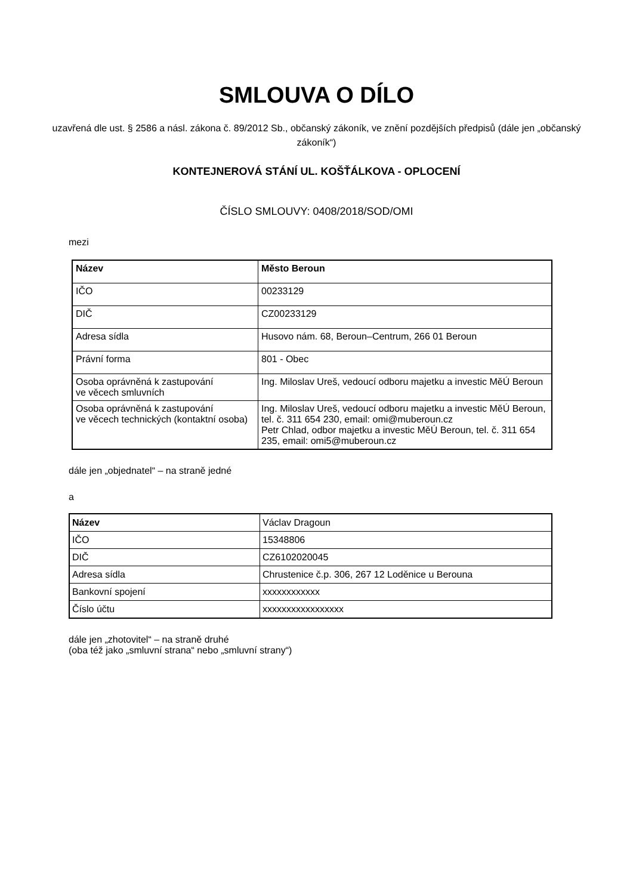SMLOUVA O DÍLO
uzavřená dle ust. § 2586 a násl. zákona č. 89/2012 Sb., občanský zákoník, ve znění pozdějších předpisů (dále jen „občanský zákoník“)
KONTEJNEROVÁ STÁNÍ UL. KOŠŤÁLKOVA - OPLOCENÍ
ČÍSLO SMLOUVY: 0408/2018/SOD/OMI
mezi
| Název | Město Beroun |
| IČO | 00233129 |
| DIČ | CZ00233129 |
| Adresa sídla | Husovo nám. 68, Beroun–Centrum, 266 01 Beroun |
| Právní forma | 801 - Obec |
| Osoba oprávněná k zastupování ve věcech smluvních | Ing. Miloslav Ureš, vedoucí odboru majetku a investic MěÚ Beroun |
| Osoba oprávněná k zastupování ve věcech technických (kontaktní osoba) | Ing. Miloslav Ureš, vedoucí odboru majetku a investic MěÚ Beroun, tel. č. 311 654 230, email: omi@muberoun.cz Petr Chlad, odbor majetku a investic MěÚ Beroun, tel. č. 311 654 235, email: omi5@muberoun.cz |
dále jen „objednatel“ – na straně jedné
a
| Název | Václav Dragoun |
| IČO | 15348806 |
| DIČ | CZ6102020045 |
| Adresa sídla | Chrustenice č.p. 306, 267 12 Loděnice u Berouna |
| Bankovní spojení | xxxxxxxxxxxx |
| Číslo účtu | xxxxxxxxxxxxxxxxx |
dále jen „zhotovitel“ – na straně druhé
(oba též jako „smluvní strana“ nebo „smluvní strany“)